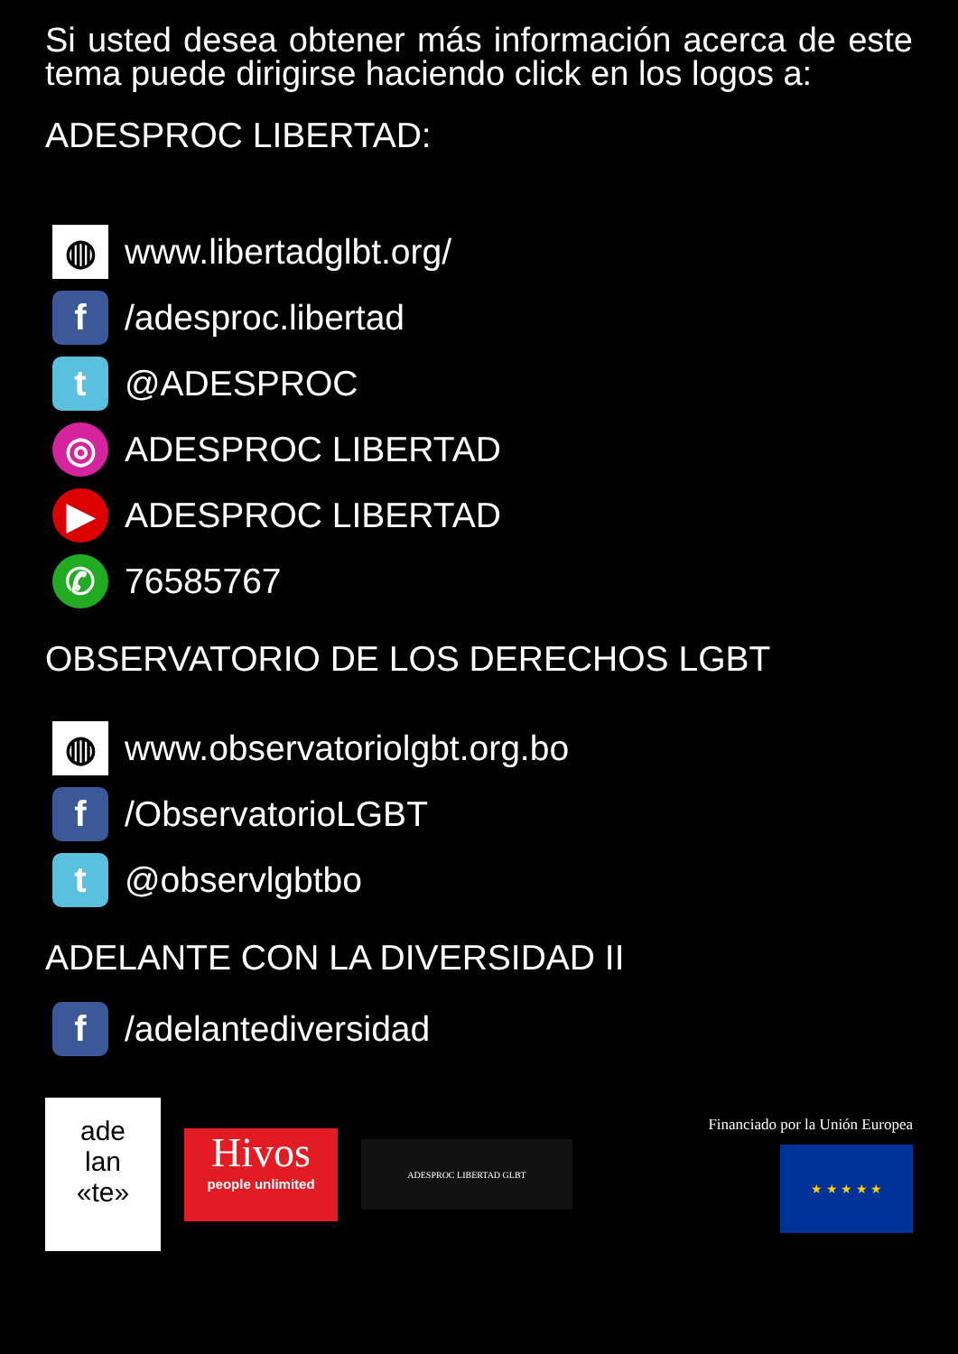Si usted desea obtener más información acerca de este tema puede dirigirse haciendo click en los logos a:
ADESPROC LIBERTAD:
◍ www.libertadglbt.org/
f /adesproc.libertad
t @ADESPROC
◎ ADESPROC LIBERTAD
▶ ADESPROC LIBERTAD
✆ 76585767
OBSERVATORIO DE LOS DERECHOS LGBT
◍ www.observatoriolgbt.org.bo
f /ObservatorioLGBT
t @observlgbtbo
ADELANTE CON LA DIVERSIDAD II
f /adelantediversidad
ade
lan
«te»
Hivos
people unlimited
ADESPROC LIBERTAD GLBT
Financiado por la Unión Europea
★ ★ ★ ★ ★